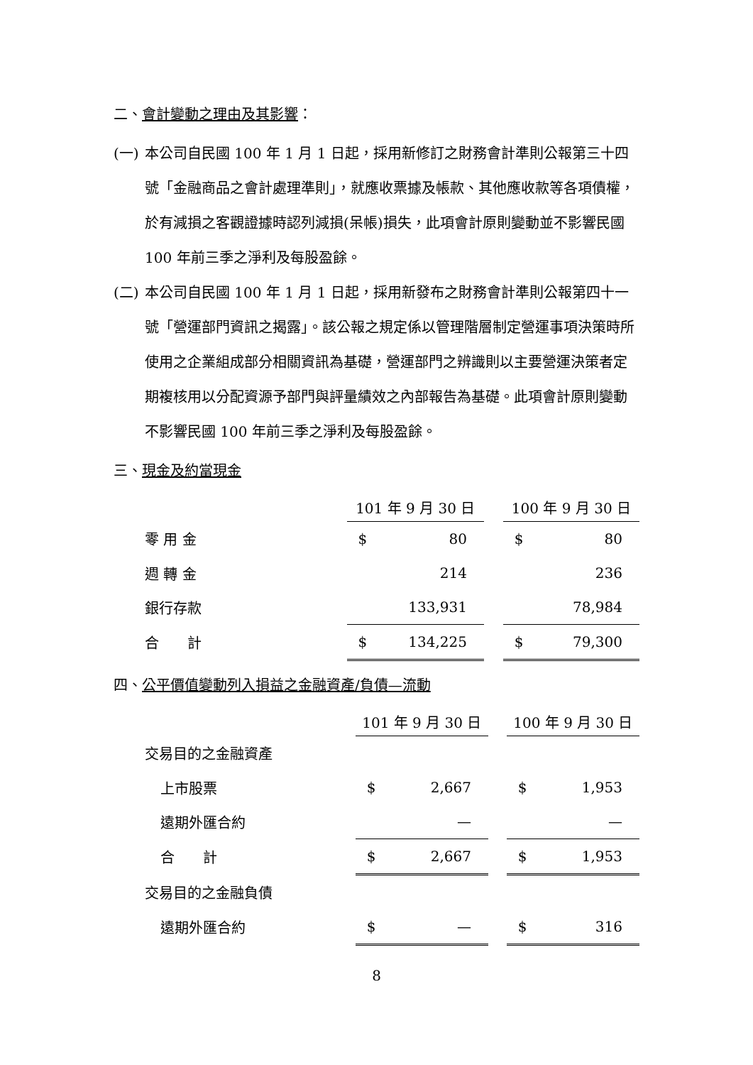二、會計變動之理由及其影響：
(一) 本公司自民國 100 年 1 月 1 日起，採用新修訂之財務會計準則公報第三十四號「金融商品之會計處理準則」，就應收票據及帳款、其他應收款等各項債權，於有減損之客觀證據時認列減損(呆帳)損失，此項會計原則變動並不影響民國 100 年前三季之淨利及每股盈餘。
(二) 本公司自民國 100 年 1 月 1 日起，採用新發布之財務會計準則公報第四十一號「營運部門資訊之揭露」。該公報之規定係以管理階層制定營運事項決策時所使用之企業組成部分相關資訊為基礎，營運部門之辨識則以主要營運決策者定期複核用以分配資源予部門與評量績效之內部報告為基礎。此項會計原則變動不影響民國 100 年前三季之淨利及每股盈餘。
三、現金及約當現金
| | 101 年 9 月 30 日 | | | 100 年 9 月 30 日 | |
| 零 用 金 | $ | 80 | | $ | 80 |
| 週 轉 金 | | 214 | | | 236 |
| 銀行存款 | | 133,931 | | | 78,984 |
| 合 計 | $ | 134,225 | | $ | 79,300 |
四、公平價值變動列入損益之金融資產/負債—流動
| | 101 年 9 月 30 日 | | | 100 年 9 月 30 日 | |
| 交易目的之金融資產 | | | | | |
| 上市股票 | $ | 2,667 | | $ | 1,953 |
| 遠期外匯合約 | | — | | | — |
| 合 計 | $ | 2,667 | | $ | 1,953 |
| 交易目的之金融負債 | | | | | |
| 遠期外匯合約 | $ | — | | $ | 316 |
8